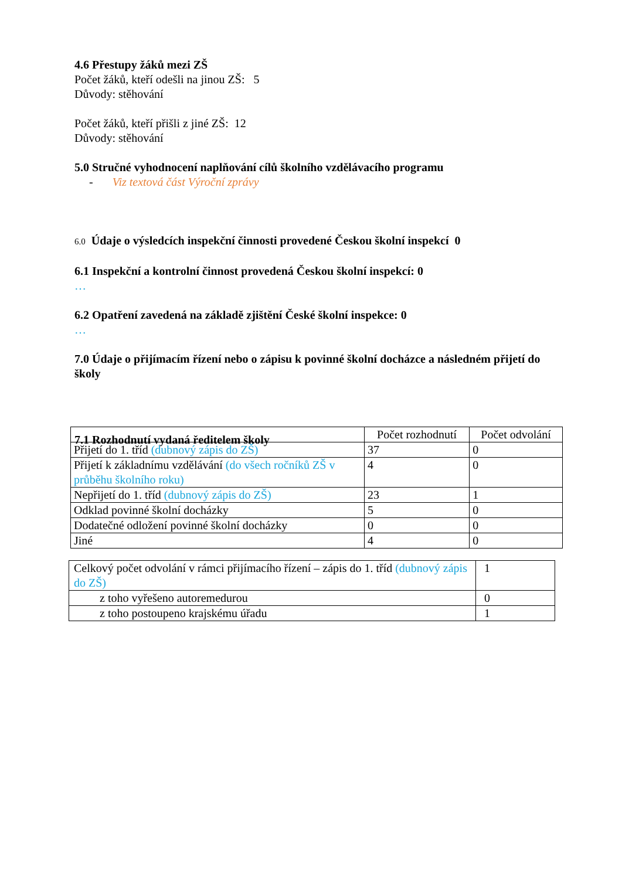4.6 Přestupy žáků mezi ZŠ
Počet žáků, kteří odešli na jinou ZŠ: 5
Důvody: stěhování
Počet žáků, kteří přišli z jiné ZŠ: 12
Důvody: stěhování
5.0 Stručné vyhodnocení naplňování cílů školního vzdělávacího programu
- Viz textová část Výroční zprávy
6.0 Údaje o výsledcích inspekční činnosti provedené Českou školní inspekcí 0
6.1 Inspekční a kontrolní činnost provedená Českou školní inspekcí: 0
…
6.2 Opatření zavedená na základě zjištění České školní inspekce: 0
…
7.0 Údaje o přijímacím řízení nebo o zápisu k povinné školní docházce a následném přijetí do školy
7.1 Rozhodnutí vydaná ředitelem školy
| | Počet rozhodnutí | Počet odvolání |
| Přijetí do 1. tříd (dubnový zápis do ZŠ) | 37 | 0 |
| Přijetí k základnímu vzdělávání (do všech ročníků ZŠ v průběhu školního roku) | 4 | 0 |
| Nepřijetí do 1. tříd (dubnový zápis do ZŠ) | 23 | 1 |
| Odklad povinné školní docházky | 5 | 0 |
| Dodatečné odložení povinné školní docházky | 0 | 0 |
| Jiné | 4 | 0 |
| Celkový počet odvolání v rámci přijímacího řízení – zápis do 1. tříd (dubnový zápis do ZŠ) | 1 |
| z toho vyřešeno autoremedurou | 0 |
| z toho postoupeno krajskému úřadu | 1 |